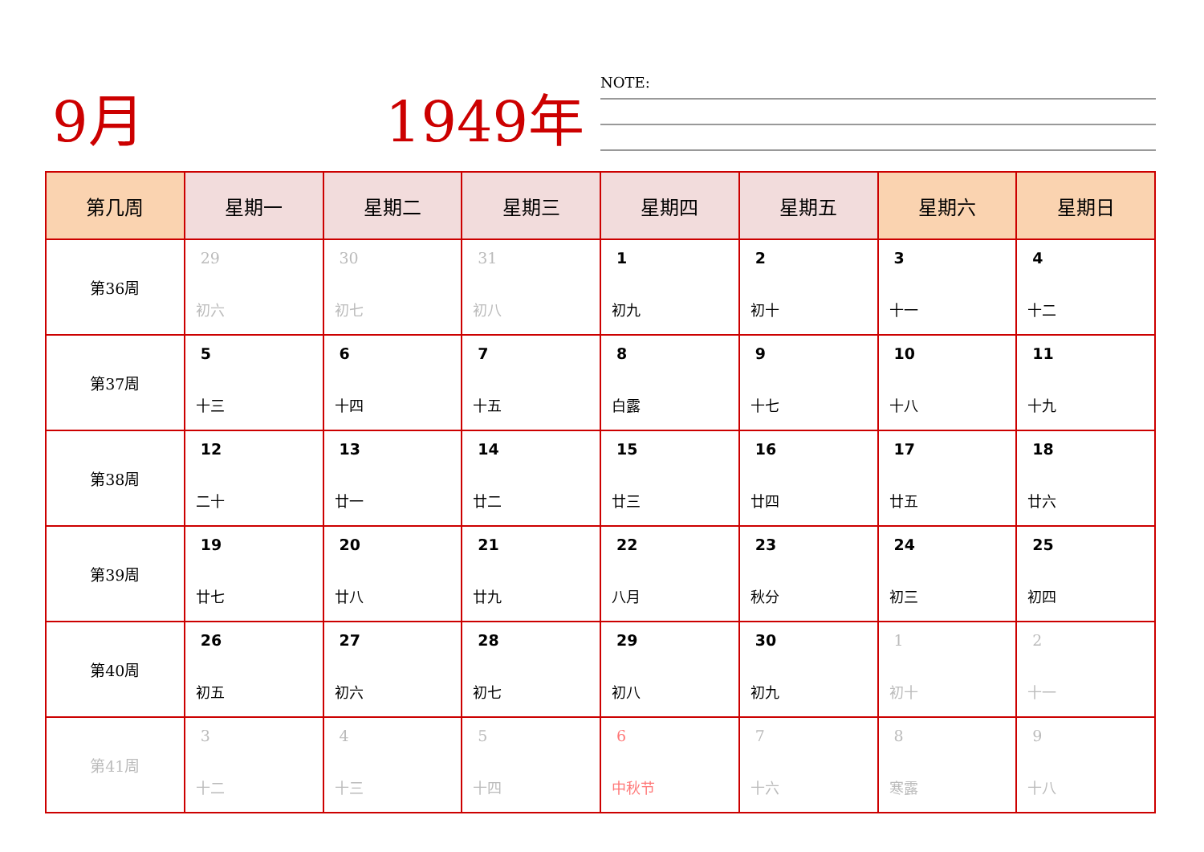9月 1949年 NOTE:
| 第几周 | 星期一 | 星期二 | 星期三 | 星期四 | 星期五 | 星期六 | 星期日 |
| --- | --- | --- | --- | --- | --- | --- | --- |
| 第36周 | 29 初六 | 30 初七 | 31 初八 | 1 初九 | 2 初十 | 3 十一 | 4 十二 |
| 第37周 | 5 十三 | 6 十四 | 7 十五 | 8 白露 | 9 十七 | 10 十八 | 11 十九 |
| 第38周 | 12 二十 | 13 廿一 | 14 廿二 | 15 廿三 | 16 廿四 | 17 廿五 | 18 廿六 |
| 第39周 | 19 廿七 | 20 廿八 | 21 廿九 | 22 八月 | 23 秋分 | 24 初三 | 25 初四 |
| 第40周 | 26 初五 | 27 初六 | 28 初七 | 29 初八 | 30 初九 | 1 初十 | 2 十一 |
| 第41周 | 3 十二 | 4 十三 | 5 十四 | 6 中秋节 | 7 十六 | 8 寒露 | 9 十八 |